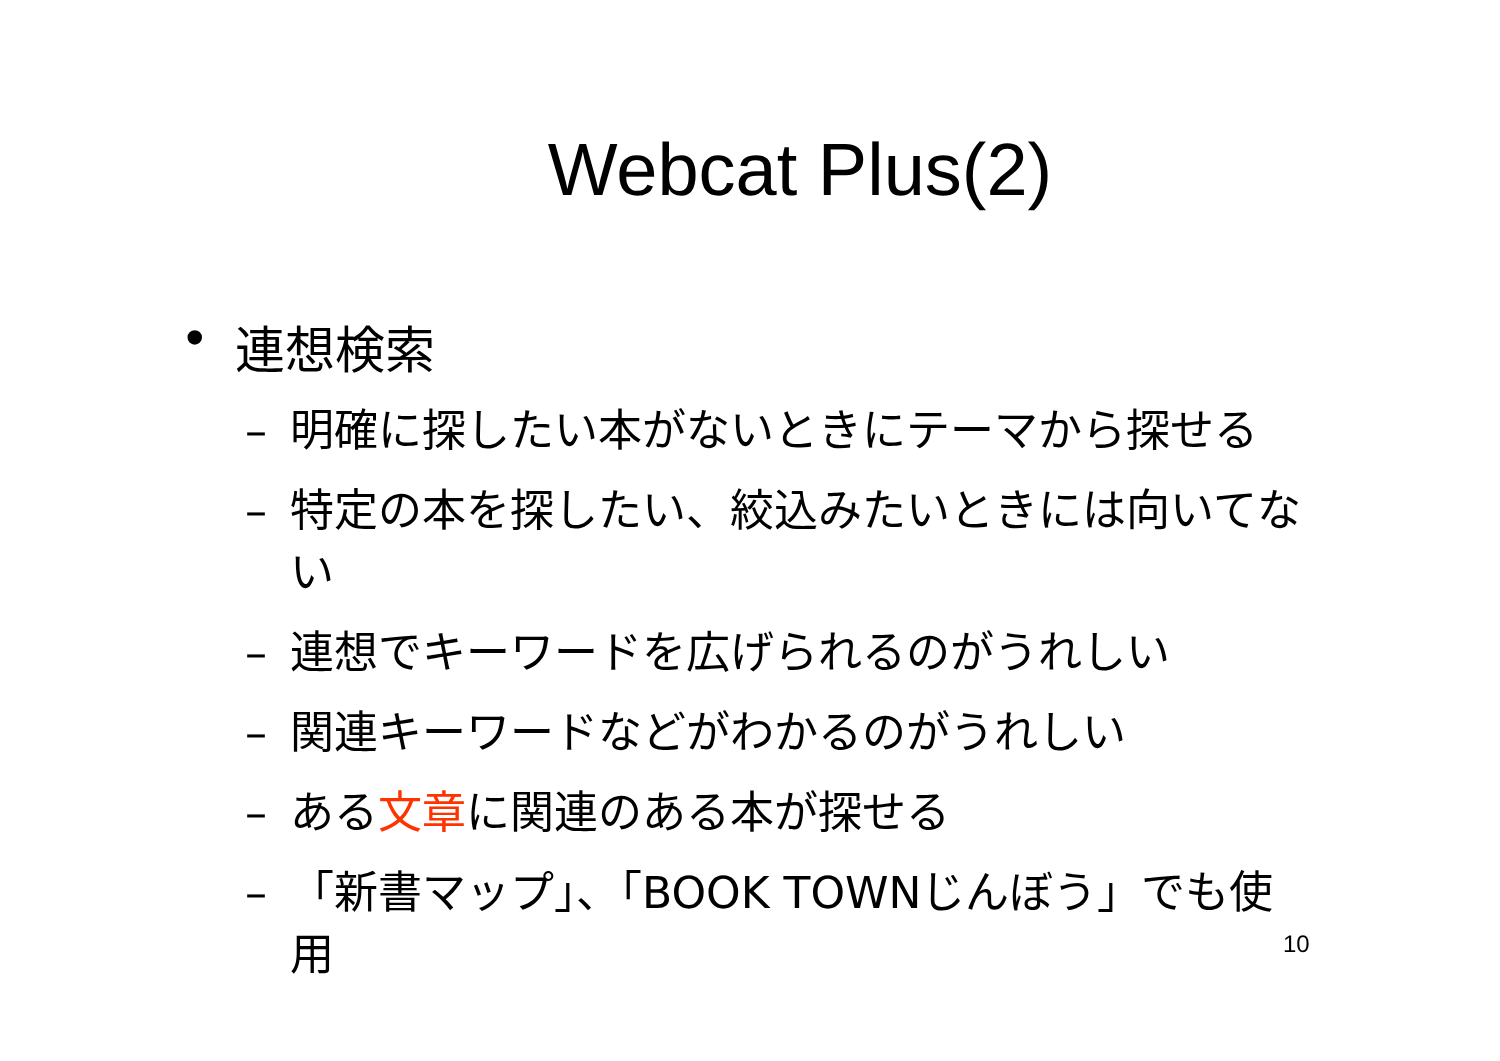Webcat Plus(2)
• 連想検索
– 明確に探したい本がないときにテーマから探せる
– 特定の本を探したい、絞込みたいときには向いてない
– 連想でキーワードを広げられるのがうれしい
– 関連キーワードなどがわかるのがうれしい
– ある文章に関連のある本が探せる
– 「新書マップ」、「BOOK TOWNじんぼう」でも使用
10